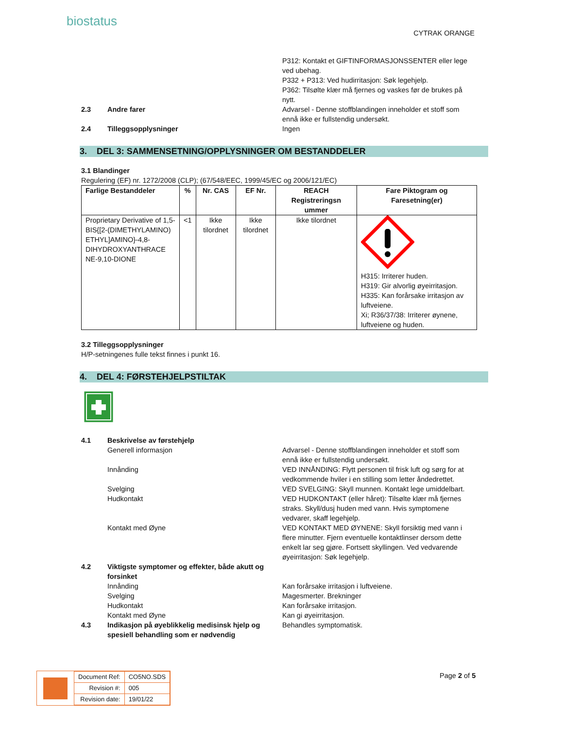bio status
CYTRAK ORANGE
P312: Kontakt et GIFTINFORMASJONSSENTER eller lege ved ubehag.
P332 + P313: Ved hudirritasjon: Søk legehjelp.
P362: Tilsølte klær må fjernes og vaskes før de brukes på nytt.
2.3 Andre farer Advarsel - Denne stoffblandingen inneholder et stoff som ennå ikke er fullstendig undersøkt.
2.4 Tilleggsopplysninger Ingen
3. DEL 3: SAMMENSETNING/OPPLYSNINGER OM BESTANDDELER
3.1 Blandinger
Regulering (EF) nr. 1272/2008 (CLP); (67/548/EEC, 1999/45/EC og 2006/121/EC)
| Farlige Bestanddeler | % | Nr. CAS | EF Nr. | REACH Registreringsn ummer | Fare Piktogram og Faresetning(er) |
| --- | --- | --- | --- | --- | --- |
| Proprietary Derivative of 1,5-BIS{[2-(DIMETHYLAMINO) ETHYL]AMINO}-4,8-DIHYDROXYANTHRACE NE-9,10-DIONE | <1 | Ikke tilordnet | Ikke tilordnet | Ikke tilordnet | H315: Irriterer huden. H319: Gir alvorlig øyeirritasjon. H335: Kan forårsake irritasjon av luftveiene. Xi; R36/37/38: Irriterer øynene, luftveiene og huden. |
3.2 Tilleggsopplysninger
H/P-setningenes fulle tekst finnes i punkt 16.
4. DEL 4: FØRSTEHJELPSTILTAK
4.1 Beskrivelse av førstehjelp
Generell informasjon Advarsel - Denne stoffblandingen inneholder et stoff som ennå ikke er fullstendig undersøkt.
Innånding VED INNÅNDING: Flytt personen til frisk luft og sørg for at vedkommende hviler i en stilling som letter åndedrettet.
Svelging VED SVELGING: Skyll munnen. Kontakt lege umiddelbart.
Hudkontakt VED HUDKONTAKT (eller håret): Tilsølte klær må fjernes straks. Skyll/dusj huden med vann. Hvis symptomene vedvarer, skaff legehjelp.
Kontakt med Øyne VED KONTAKT MED ØYNENE: Skyll forsiktig med vann i flere minutter. Fjern eventuelle kontaktlinser dersom dette enkelt lar seg gjøre. Fortsett skyllingen. Ved vedvarende øyeirritasjon: Søk legehjelp.
4.2 Viktigste symptomer og effekter, både akutt og forsinket
Innånding Kan forårsake irritasjon i luftveiene.
Svelging Magesmerter. Brekninger
Hudkontakt Kan forårsake irritasjon.
Kontakt med Øyne Kan gi øyeirritasjon.
4.3 Indikasjon på øyeblikkelig medisinsk hjelp og spesiell behandling som er nødvendig
Behandles symptomatisk.
| Document Ref: | CO5NO.SDS |
| Revision #: | 005 |
| Revision date: | 19/01/22 |
Page 2 of 5